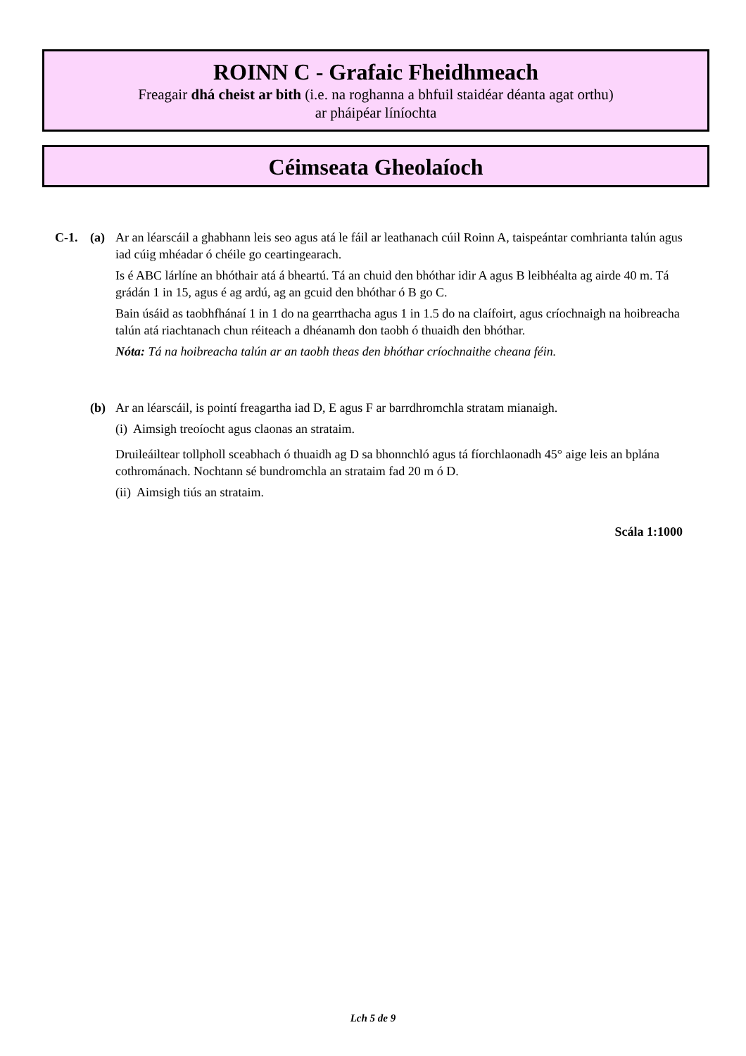ROINN C - Grafaic Fheidhmeach
Freagair dhá cheist ar bith (i.e. na roghanna a bhfuil staidéar déanta agat orthu)
ar pháipéar líníochta
Céimseata Gheolaíoch
C-1. (a) Ar an léarscáil a ghabhann leis seo agus atá le fáil ar leathanach cúil Roinn A, taispeántar comhrianta talún agus iad cúig mhéadar ó chéile go ceartingearach.
Is é ABC lárlíne an bhóthair atá á bheartú. Tá an chuid den bhóthar idir A agus B leibhéalta ag airde 40 m. Tá grádán 1 in 15, agus é ag ardú, ag an gcuid den bhóthar ó B go C.
Bain úsáid as taobhfhánaí 1 in 1 do na gearrthacha agus 1 in 1.5 do na claífoirt, agus críochnaigh na hoibreacha talún atá riachtanach chun réiteach a dhéanamh don taobh ó thuaidh den bhóthar.
Nóta: Tá na hoibreacha talún ar an taobh theas den bhóthar críochnaithe cheana féin.
(b) Ar an léarscáil, is pointí freagartha iad D, E agus F ar barrdhromchla stratam mianaigh.
(i) Aimsigh treoíocht agus claonas an strataim.
Druileáiltear tollpholl sceabhach ó thuaidh ag D sa bhonnchló agus tá fíorchlaonadh 45° aige leis an bplána cothrománach. Nochtann sé bundromchla an strataim fad 20 m ó D.
(ii) Aimsigh tiús an strataim.
Scála 1:1000
Lch 5 de 9